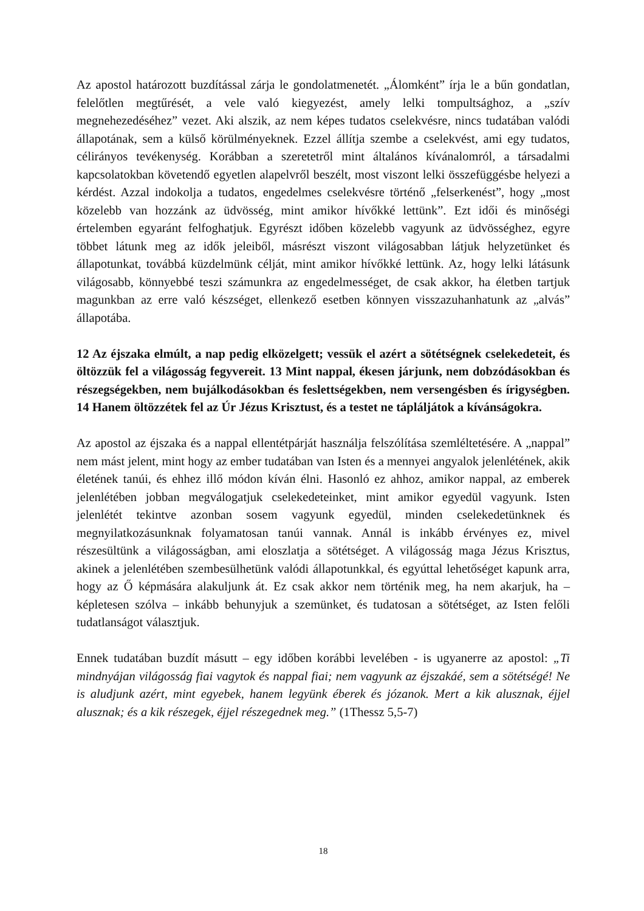Az apostol határozott buzdítással zárja le gondolatmenetét. „Álomként” írja le a bűn gondatlan, felelőtlen megtűrését, a vele való kiegyezést, amely lelki tompultsághoz, a „szív megnehezedéséhez” vezet. Aki alszik, az nem képes tudatos cselekvésre, nincs tudatában valódi állapotának, sem a külső körülményeknek. Ezzel állítja szembe a cselekvést, ami egy tudatos, célirányos tevékenység. Korábban a szeretetről mint általános kívánalomról, a társadalmi kapcsolatokban követendő egyetlen alapelvről beszélt, most viszont lelki összefüggésbe helyezi a kérdést. Azzal indokolja a tudatos, engedelmes cselekvésre történő „felserkenést”, hogy „most közelebb van hozzánk az üdvösség, mint amikor hívőkké lettünk”. Ezt idői és minőségi értelemben egyaránt felfoghatjuk. Egyrészt időben közelebb vagyunk az üdvösséghez, egyre többet látunk meg az idők jeleiből, másrészt viszont világosabban látjuk helyzetünket és állapotunkat, továbbá küzdelmünk célját, mint amikor hívőkké lettünk. Az, hogy lelki látásunk világosabb, könnyebbé teszi számunkra az engedelmességet, de csak akkor, ha életben tartjuk magunkban az erre való készséget, ellenkező esetben könnyen visszazuhanhatunk az „alvás” állapotába.
12 Az éjszaka elmúlt, a nap pedig elközelgett; vessük el azért a sötétségnek cselekedeteit, és öltözzük fel a világosság fegyvereit. 13 Mint nappal, ékesen járjunk, nem dobzódásokban és részegségekben, nem bujálkodásokban és feslettségekben, nem versengésben és írigységben. 14 Hanem öltözzétek fel az Úr Jézus Krisztust, és a testet ne tápláljátok a kívánságokra.
Az apostol az éjszaka és a nappal ellentétpárját használja felszólítása szemléltetésére. A „nappal” nem mást jelent, mint hogy az ember tudatában van Isten és a mennyei angyalok jelenlétének, akik életének tanúi, és ehhez illő módon kíván élni. Hasonló ez ahhoz, amikor nappal, az emberek jelenlétében jobban megválogatjuk cselekedeteinket, mint amikor egyedül vagyunk. Isten jelenlétét tekintve azonban sosem vagyunk egyedül, minden cselekedetünknek és megnyilatkozásunknak folyamatosan tanúi vannak. Annál is inkább érvényes ez, mivel részesültünk a világosságban, ami eloszlatja a sötétséget. A világosság maga Jézus Krisztus, akinek a jelenlétében szembesülhetünk valódi állapotunkkal, és egyúttal lehetőséget kapunk arra, hogy az Ő képmására alakuljunk át. Ez csak akkor nem történik meg, ha nem akarjuk, ha – képletesen szólva – inkább behunyjuk a szemünket, és tudatosan a sötétséget, az Isten felőli tudatlanságot választjuk.
Ennek tudatában buzdít másutt – egy időben korábbi levelében - is ugyanerre az apostol: „Ti mindnyájan világosság fiai vagytok és nappal fiai; nem vagyunk az éjszakáé, sem a sötétségé! Ne is aludjunk azért, mint egyebek, hanem legyünk éberek és józanok. Mert a kik alusznak, éjjel alusznak; és a kik részegek, éjjel részegednek meg.” (1Thessz 5,5-7)
18